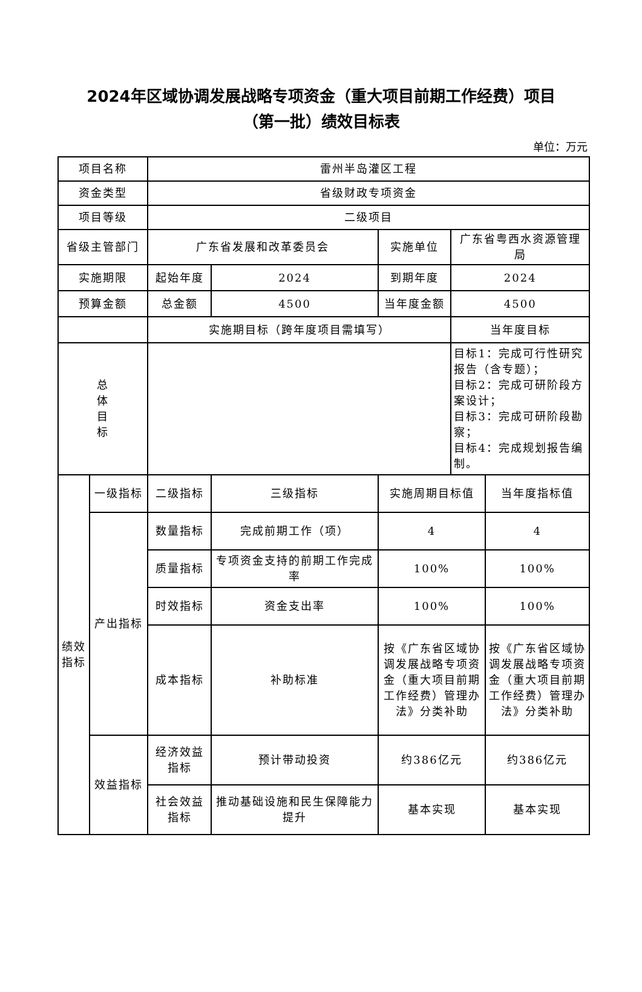2024年区域协调发展战略专项资金（重大项目前期工作经费）项目
（第一批）绩效目标表
单位：万元
| 项目名称 | | 雷州半岛灌区工程 | | | | |
| 资金类型 | | 省级财政专项资金 | | | | |
| 项目等级 | | 二级项目 | | | | |
| 省级主管部门 | | 广东省发展和改革委员会 | | 实施单位 | 广东省粤西水资源管理局 | |
| 实施期限 | | 起始年度 | 2024 | 到期年度 | 2024 | |
| 预算金额 | | 总金额 | 4500 | 当年度金额 | 4500 | |
| | | 实施期目标（跨年度项目需填写） | | | 当年度目标 | |
| 总 体 目 标 | | | | | 目标1：完成可行性研究报告（含专题）； 目标2：完成可研阶段方案设计； 目标3：完成可研阶段勘察； 目标4：完成规划报告编制。 | |
| 绩效指标 | 一级指标 | 二级指标 | 三级指标 | 实施周期目标值 | | 当年度指标值 |
| | 产出指标 | 数量指标 | 完成前期工作（项） | 4 | | 4 |
| | | 质量指标 | 专项资金支持的前期工作完成率 | 100% | | 100% |
| | | 时效指标 | 资金支出率 | 100% | | 100% |
| | | 成本指标 | 补助标准 | 按《广东省区域协调发展战略专项资金（重大项目前期工作经费）管理办法》分类补助 | | 按《广东省区域协调发展战略专项资金（重大项目前期工作经费）管理办法》分类补助 |
| | 效益指标 | 经济效益指标 | 预计带动投资 | 约386亿元 | | 约386亿元 |
| | | 社会效益指标 | 推动基础设施和民生保障能力提升 | 基本实现 | | 基本实现 |